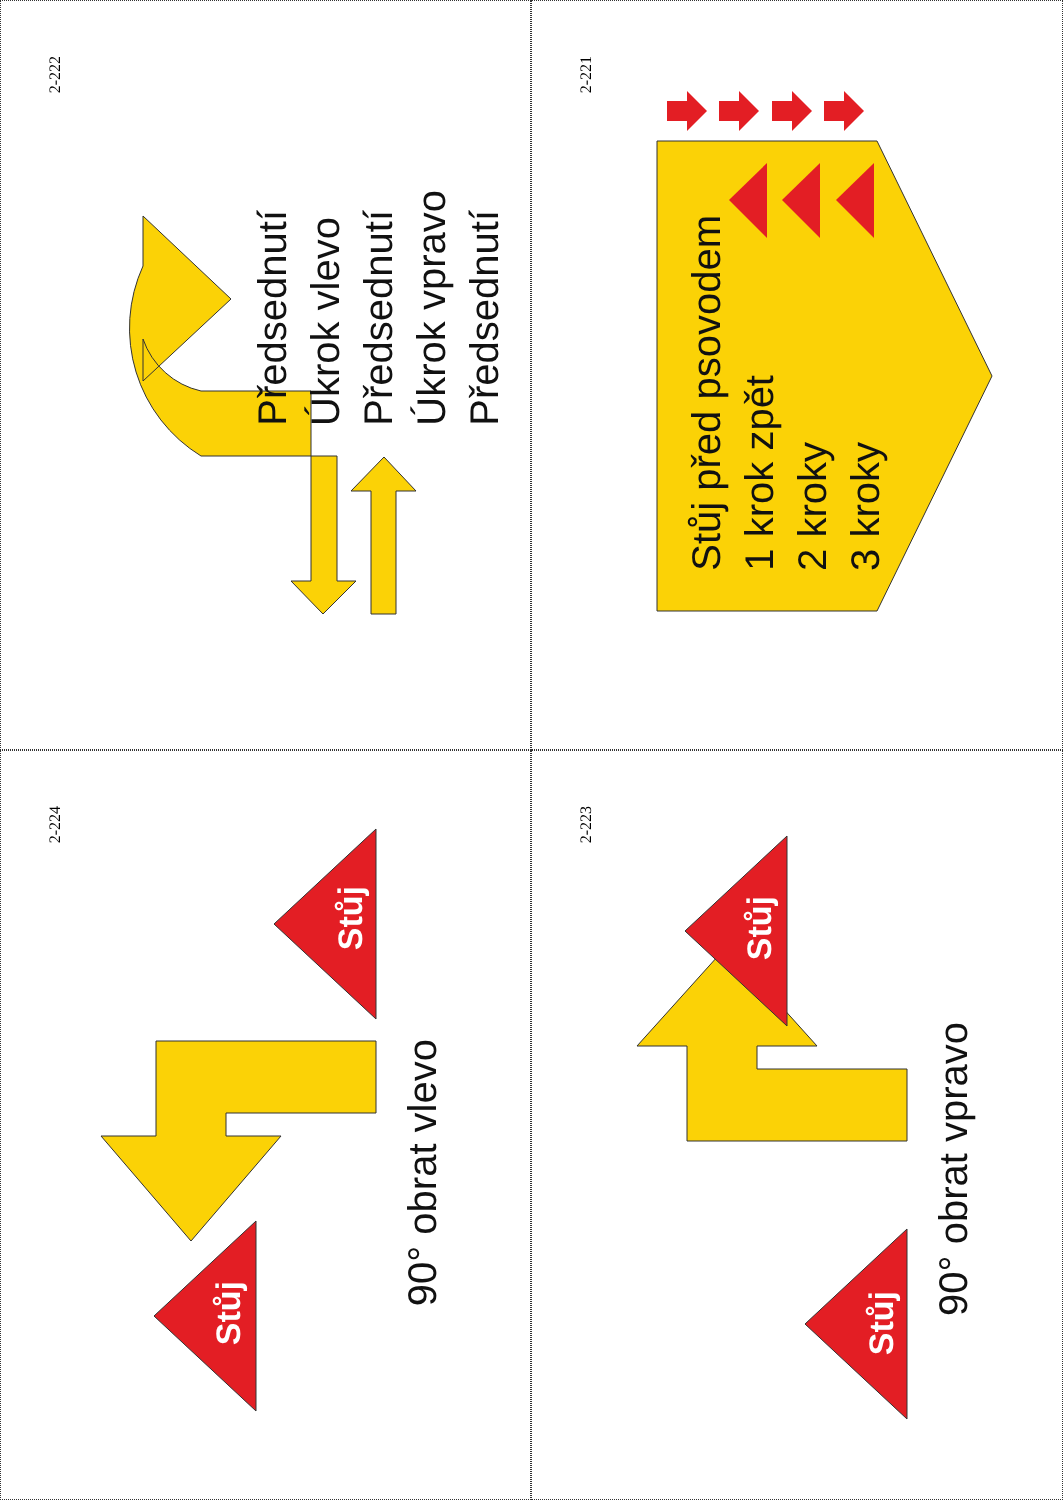2-222
Předsednutí
Úkrok vlevo
Předsednutí
Úkrok vpravo
Předsednutí
2-221
Stůj před psovodem
1 krok zpět
2 kroky
3 kroky
2-224
Stůj
Stůj
90° obrat vlevo
2-223
Stůj
Stůj
90° obrat vpravo